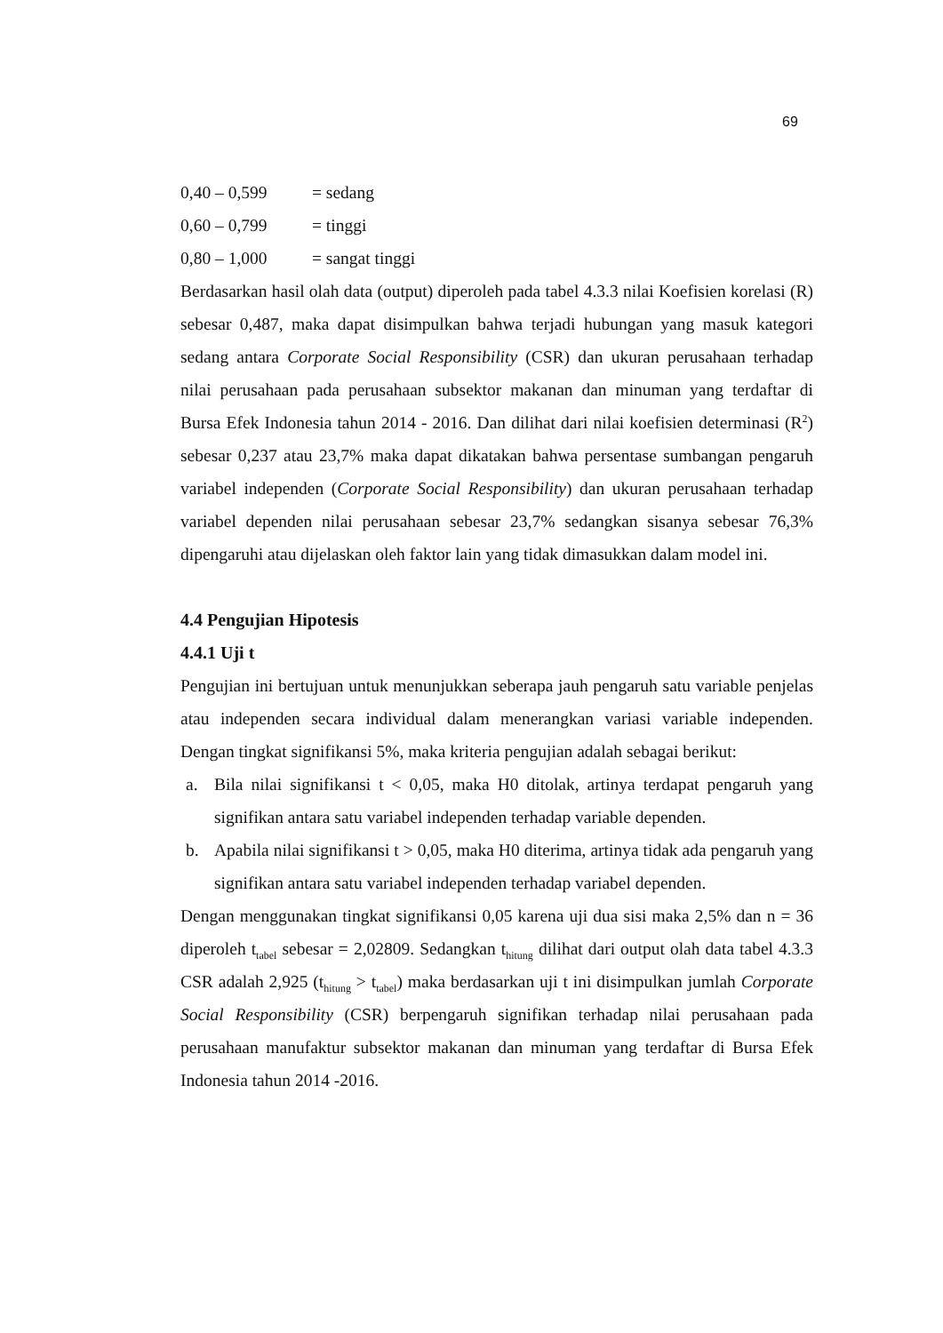69
0,40 – 0,599 = sedang
0,60 – 0,799 = tinggi
0,80 – 1,000 = sangat tinggi
Berdasarkan hasil olah data (output) diperoleh pada tabel 4.3.3 nilai Koefisien korelasi (R) sebesar 0,487, maka dapat disimpulkan bahwa terjadi hubungan yang masuk kategori sedang antara Corporate Social Responsibility (CSR) dan ukuran perusahaan terhadap nilai perusahaan pada perusahaan subsektor makanan dan minuman yang terdaftar di Bursa Efek Indonesia tahun 2014 - 2016. Dan dilihat dari nilai koefisien determinasi (R<sup>2</sup>) sebesar 0,237 atau 23,7% maka dapat dikatakan bahwa persentase sumbangan pengaruh variabel independen (Corporate Social Responsibility) dan ukuran perusahaan terhadap variabel dependen nilai perusahaan sebesar 23,7% sedangkan sisanya sebesar 76,3% dipengaruhi atau dijelaskan oleh faktor lain yang tidak dimasukkan dalam model ini.
4.4 Pengujian Hipotesis
4.4.1 Uji t
Pengujian ini bertujuan untuk menunjukkan seberapa jauh pengaruh satu variable penjelas atau independen secara individual dalam menerangkan variasi variable independen. Dengan tingkat signifikansi 5%, maka kriteria pengujian adalah sebagai berikut:
a. Bila nilai signifikansi t < 0,05, maka H0 ditolak, artinya terdapat pengaruh yang signifikan antara satu variabel independen terhadap variable dependen.
b. Apabila nilai signifikansi t > 0,05, maka H0 diterima, artinya tidak ada pengaruh yang signifikan antara satu variabel independen terhadap variabel dependen.
Dengan menggunakan tingkat signifikansi 0,05 karena uji dua sisi maka 2,5% dan n = 36 diperoleh t<sub>tabel</sub> sebesar = 2,02809. Sedangkan t<sub>hitung</sub> dilihat dari output olah data tabel 4.3.3 CSR adalah 2,925 (t<sub>hitung</sub> > t<sub>tabel</sub>) maka berdasarkan uji t ini disimpulkan jumlah Corporate Social Responsibility (CSR) berpengaruh signifikan terhadap nilai perusahaan pada perusahaan manufaktur subsektor makanan dan minuman yang terdaftar di Bursa Efek Indonesia tahun 2014 -2016.